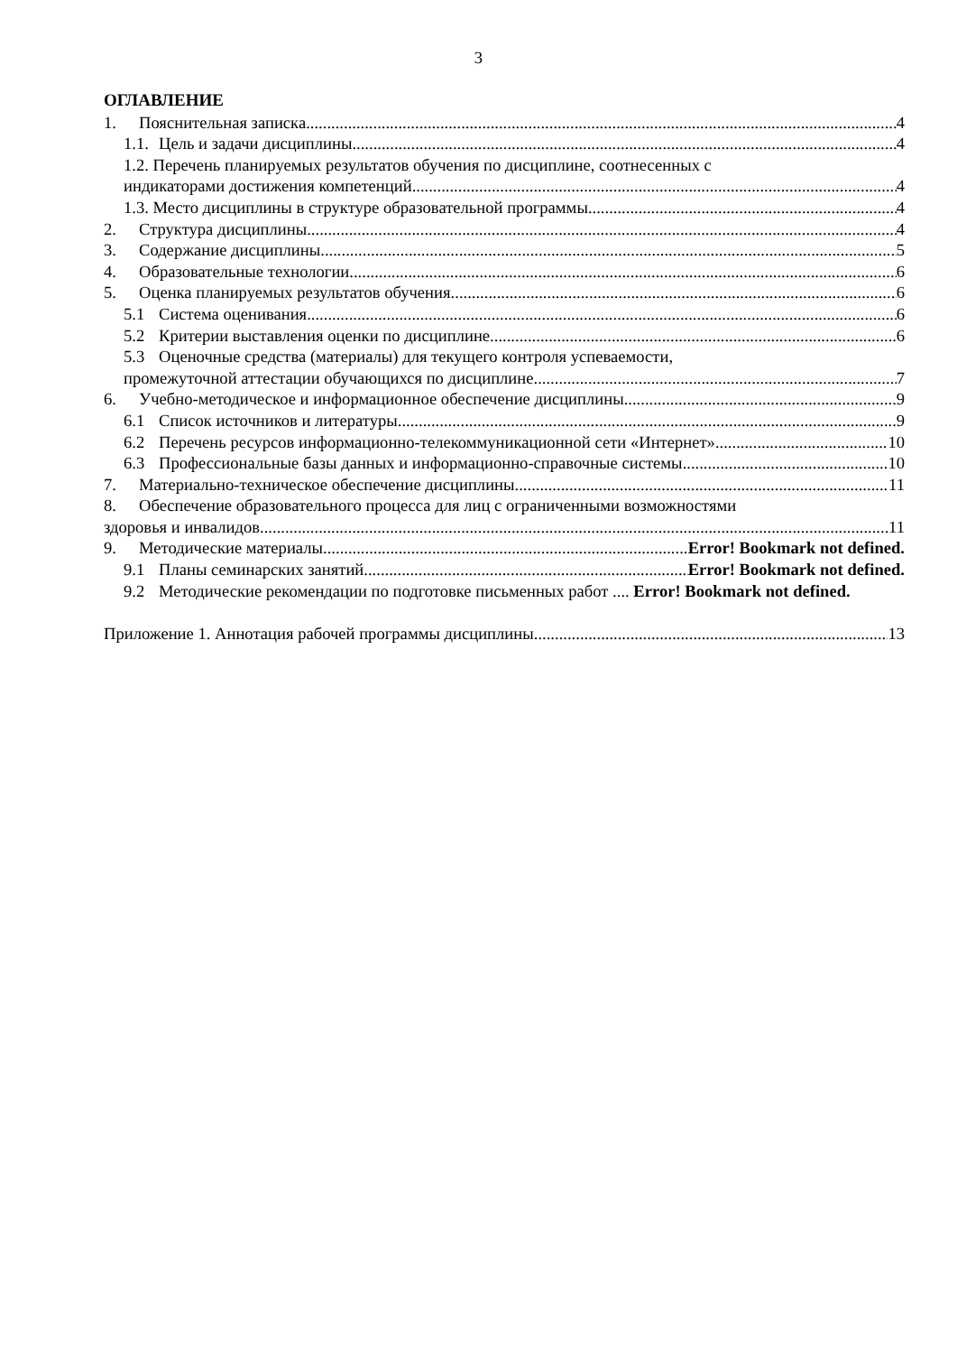3
ОГЛАВЛЕНИЕ
1. Пояснительная записка 4
1.1. Цель и задачи дисциплины 4
1.2. Перечень планируемых результатов обучения по дисциплине, соотнесенных с
индикаторами достижения компетенций 4
1.3. Место дисциплины в структуре образовательной программы 4
2. Структура дисциплины 4
3. Содержание дисциплины 5
4. Образовательные технологии 6
5. Оценка планируемых результатов обучения 6
5.1 Система оценивания 6
5.2 Критерии выставления оценки по дисциплине 6
5.3 Оценочные средства (материалы) для текущего контроля успеваемости,
промежуточной аттестации обучающихся по дисциплине 7
6. Учебно-методическое и информационное обеспечение дисциплины 9
6.1 Список источников и литературы 9
6.2 Перечень ресурсов информационно-телекоммуникационной сети «Интернет». 10
6.3 Профессиональные базы данных и информационно-справочные системы 10
7. Материально-техническое обеспечение дисциплины 11
8. Обеспечение образовательного процесса для лиц с ограниченными возможностями
здоровья и инвалидов 11
9. Методические материалы Error! Bookmark not defined.
9.1 Планы семинарских занятий Error! Bookmark not defined.
9.2 Методические рекомендации по подготовке письменных работ .... Error! Bookmark not defined.
Приложение 1. Аннотация рабочей программы дисциплины 13